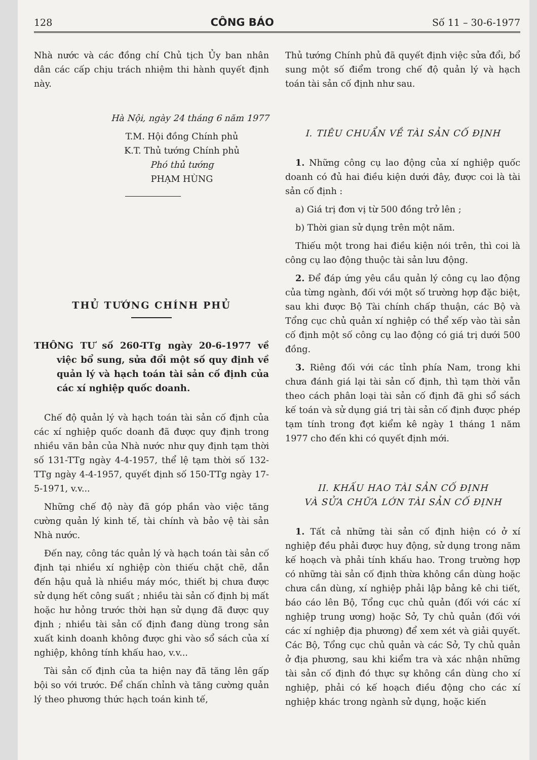128 CÔNG BÁO Số 11 – 30-6-1977
Nhà nước và các đồng chí Chủ tịch Ủy ban nhân dân các cấp chịu trách nhiệm thi hành quyết định này.
Hà Nội, ngày 24 tháng 6 năm 1977
T.M. Hội đồng Chính phủ
K.T. Thủ tướng Chính phủ
Phó thủ tướng
PHẠM HÙNG
THỦ TƯỚNG CHÍNH PHỦ
THÔNG TƯ số 260-TTg ngày 20-6-1977 về việc bổ sung, sửa đổi một số quy định về quản lý và hạch toán tài sản cố định của các xí nghiệp quốc doanh.
Chế độ quản lý và hạch toán tài sản cố định của các xí nghiệp quốc doanh đã được quy định trong nhiều văn bản của Nhà nước như quy định tạm thời số 131-TTg ngày 4-4-1957, thể lệ tạm thời số 132-TTg ngày 4-4-1957, quyết định số 150-TTg ngày 17-5-1971, v.v...
Những chế độ này đã góp phần vào việc tăng cường quản lý kinh tế, tài chính và bảo vệ tài sản Nhà nước.
Đến nay, công tác quản lý và hạch toán tài sản cố định tại nhiều xí nghiệp còn thiếu chặt chẽ, dẫn đến hậu quả là nhiều máy móc, thiết bị chưa được sử dụng hết công suất ; nhiều tài sản cố định bị mất hoặc hư hỏng trước thời hạn sử dụng đã được quy định ; nhiều tài sản cố định đang dùng trong sản xuất kinh doanh không được ghi vào sổ sách của xí nghiệp, không tính khấu hao, v.v...
Tài sản cố định của ta hiện nay đã tăng lên gấp bội so với trước. Để chấn chỉnh và tăng cường quản lý theo phương thức hạch toán kinh tế,
Thủ tướng Chính phủ đã quyết định việc sửa đổi, bổ sung một số điểm trong chế độ quản lý và hạch toán tài sản cố định như sau.
I. TIÊU CHUẨN VỀ TÀI SẢN CỐ ĐỊNH
1. Những công cụ lao động của xí nghiệp quốc doanh có đủ hai điều kiện dưới đây, được coi là tài sản cố định :
a) Giá trị đơn vị từ 500 đồng trở lên ;
b) Thời gian sử dụng trên một năm.
Thiếu một trong hai điều kiện nói trên, thì coi là công cụ lao động thuộc tài sản lưu động.
2. Để đáp ứng yêu cầu quản lý công cụ lao động của từng ngành, đối với một số trường hợp đặc biệt, sau khi được Bộ Tài chính chấp thuận, các Bộ và Tổng cục chủ quản xí nghiệp có thể xếp vào tài sản cố định một số công cụ lao động có giá trị dưới 500 đồng.
3. Riêng đối với các tỉnh phía Nam, trong khi chưa đánh giá lại tài sản cố định, thì tạm thời vẫn theo cách phân loại tài sản cố định đã ghi sổ sách kế toán và sử dụng giá trị tài sản cố định được phép tạm tính trong đợt kiểm kê ngày 1 tháng 1 năm 1977 cho đến khi có quyết định mới.
II. KHẤU HAO TÀI SẢN CỐ ĐỊNH
VÀ SỬA CHỮA LỚN TÀI SẢN CỐ ĐỊNH
1. Tất cả những tài sản cố định hiện có ở xí nghiệp đều phải được huy động, sử dụng trong năm kế hoạch và phải tính khấu hao. Trong trường hợp có những tài sản cố định thừa không cần dùng hoặc chưa cần dùng, xí nghiệp phải lập bảng kê chi tiết, báo cáo lên Bộ, Tổng cục chủ quản (đối với các xí nghiệp trung ương) hoặc Sở, Ty chủ quản (đối với các xí nghiệp địa phương) để xem xét và giải quyết. Các Bộ, Tổng cục chủ quản và các Sở, Ty chủ quản ở địa phương, sau khi kiểm tra và xác nhận những tài sản cố định đó thực sự không cần dùng cho xí nghiệp, phải có kế hoạch điều động cho các xí nghiệp khác trong ngành sử dụng, hoặc kiến